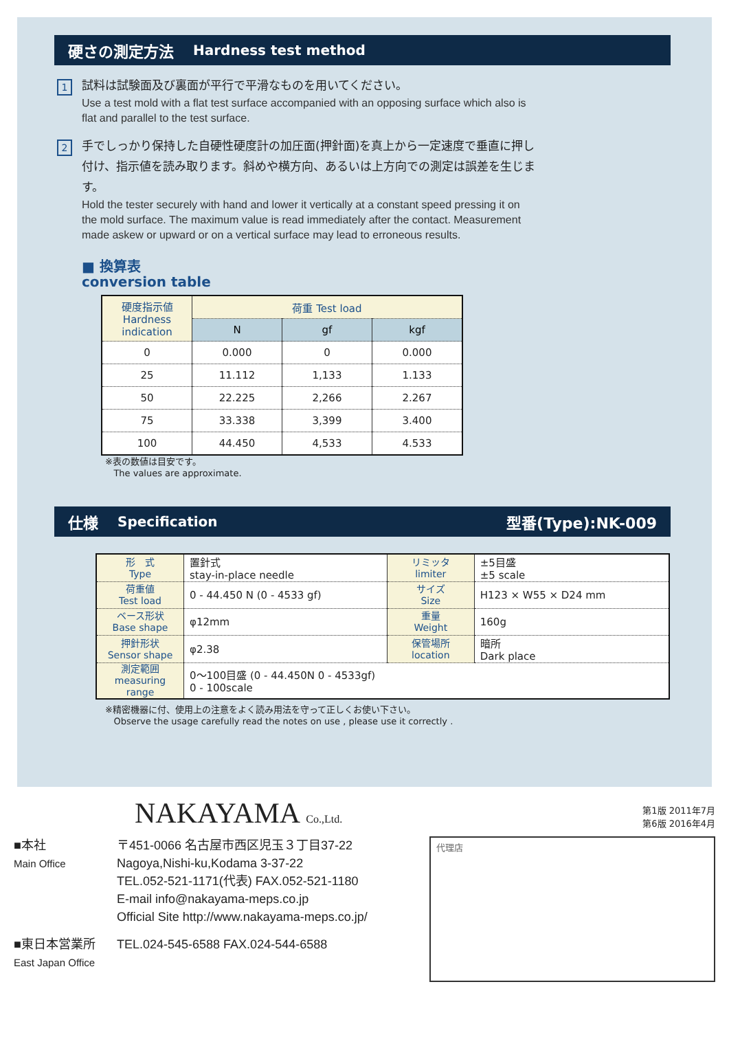硬さの測定方法 Hardness test method
1
試料は試験面及び裏面が平行で平滑なものを用いてください。
Use a test mold with a flat test surface accompanied with an opposing surface which also is flat and parallel to the test surface.
2
手でしっかり保持した自硬性硬度計の加圧面(押針面)を真上から一定速度で垂直に押し付け、指示値を読み取ります。斜めや横方向、あるいは上方向での測定は誤差を生じます。
Hold the tester securely with hand and lower it vertically at a constant speed pressing it on the mold surface. The maximum value is read immediately after the contact. Measurement made askew or upward or on a vertical surface may lead to erroneous results.
■ 換算表
conversion table
| 硬度指示値 Hardness indication | 荷重 Test load | | |
| --- | --- | --- | --- |
| | N | gf | kgf |
| 0 | 0.000 | 0 | 0.000 |
| 25 | 11.112 | 1,133 | 1.133 |
| 50 | 22.225 | 2,266 | 2.267 |
| 75 | 33.338 | 3,399 | 3.400 |
| 100 | 44.450 | 4,533 | 4.533 |
※表の数値は目安です。
The values are approximate.
仕様 Specification 型番(Type):NK-009
| 形 式 Type | 置針式 stay-in-place needle | リミッタ limiter | ±5目盛 ±5 scale |
| 荷重値 Test load | 0 - 44.450 N (0 - 4533 gf) | サイズ Size | H123 × W55 × D24 mm |
| ベース形状 Base shape | φ12mm | 重量 Weight | 160g |
| 押針形状 Sensor shape | φ2.38 | 保管場所 location | 暗所 Dark place |
| 測定範囲 measuring range | 0〜100目盛 (0 - 44.450N 0 - 4533gf) 0 - 100scale | | |
※精密機器に付、使用上の注意をよく読み用法を守って正しくお使い下さい。
Observe the usage carefully read the notes on use , please use it correctly .
NAKAYAMA Co.,Ltd.
第1版 2011年7月
第6版 2016年4月
■本社
Main Office
〒451-0066 名古屋市西区児玉３丁目37-22
Nagoya,Nishi-ku,Kodama 3-37-22
TEL.052-521-1171(代表) FAX.052-521-1180
E-mail info@nakayama-meps.co.jp
Official Site http://www.nakayama-meps.co.jp/
■東日本営業所
East Japan Office
TEL.024-545-6588 FAX.024-544-6588
代理店